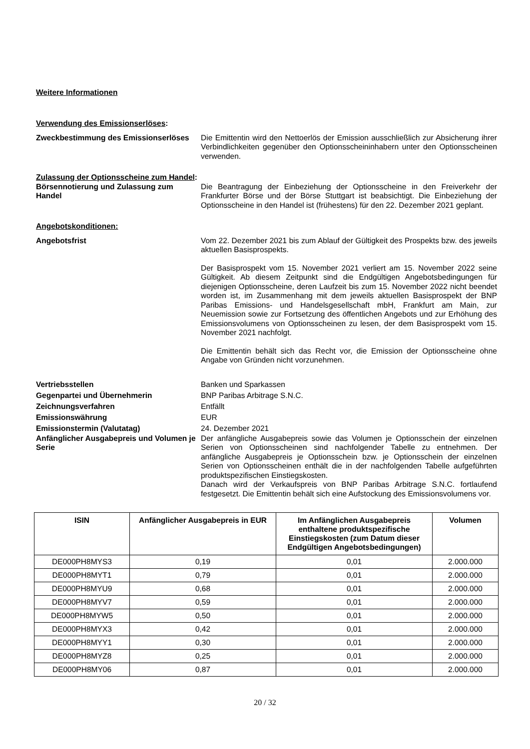Weitere Informationen
Verwendung des Emissionserlöses:
Zweckbestimmung des Emissionserlöses
Die Emittentin wird den Nettoerlös der Emission ausschließlich zur Absicherung ihrer Verbindlichkeiten gegenüber den Optionsscheininhabern unter den Optionsscheinen verwenden.
Zulassung der Optionsscheine zum Handel:
Börsennotierung und Zulassung zum Handel
Die Beantragung der Einbeziehung der Optionsscheine in den Freiverkehr der Frankfurter Börse und der Börse Stuttgart ist beabsichtigt. Die Einbeziehung der Optionsscheine in den Handel ist (frühestens) für den 22. Dezember 2021 geplant.
Angebotskonditionen:
Angebotsfrist Vom 22. Dezember 2021 bis zum Ablauf der Gültigkeit des Prospekts bzw. des jeweils aktuellen Basisprospekts.
Der Basisprospekt vom 15. November 2021 verliert am 15. November 2022 seine Gültigkeit. Ab diesem Zeitpunkt sind die Endgültigen Angebotsbedingungen für diejenigen Optionsscheine, deren Laufzeit bis zum 15. November 2022 nicht beendet worden ist, im Zusammenhang mit dem jeweils aktuellen Basisprospekt der BNP Paribas Emissions- und Handelsgesellschaft mbH, Frankfurt am Main, zur Neuemission sowie zur Fortsetzung des öffentlichen Angebots und zur Erhöhung des Emissionsvolumens von Optionsscheinen zu lesen, der dem Basisprospekt vom 15. November 2021 nachfolgt.
Die Emittentin behält sich das Recht vor, die Emission der Optionsscheine ohne Angabe von Gründen nicht vorzunehmen.
Vertriebsstellen Banken und Sparkassen
Gegenpartei und Übernehmerin BNP Paribas Arbitrage S.N.C.
Zeichnungsverfahren Entfällt
Emissionswährung EUR
Emissionstermin (Valutatag) 24. Dezember 2021
Anfänglicher Ausgabepreis und Volumen je Serie
Der anfängliche Ausgabepreis sowie das Volumen je Optionsschein der einzelnen Serien von Optionsscheinen sind nachfolgender Tabelle zu entnehmen. Der anfängliche Ausgabepreis je Optionsschein bzw. je Optionsschein der einzelnen Serien von Optionsscheinen enthält die in der nachfolgenden Tabelle aufgeführten produktspezifischen Einstiegskosten.
Danach wird der Verkaufspreis von BNP Paribas Arbitrage S.N.C. fortlaufend festgesetzt. Die Emittentin behält sich eine Aufstockung des Emissionsvolumens vor.
| ISIN | Anfänglicher Ausgabepreis in EUR | Im Anfänglichen Ausgabepreis enthaltene produktspezifische Einstiegskosten (zum Datum dieser Endgültigen Angebotsbedingungen) | Volumen |
| --- | --- | --- | --- |
| DE000PH8MYS3 | 0,19 | 0,01 | 2.000.000 |
| DE000PH8MYT1 | 0,79 | 0,01 | 2.000.000 |
| DE000PH8MYU9 | 0,68 | 0,01 | 2.000.000 |
| DE000PH8MYV7 | 0,59 | 0,01 | 2.000.000 |
| DE000PH8MYW5 | 0,50 | 0,01 | 2.000.000 |
| DE000PH8MYX3 | 0,42 | 0,01 | 2.000.000 |
| DE000PH8MYY1 | 0,30 | 0,01 | 2.000.000 |
| DE000PH8MYZ8 | 0,25 | 0,01 | 2.000.000 |
| DE000PH8MY06 | 0,87 | 0,01 | 2.000.000 |
20 / 32